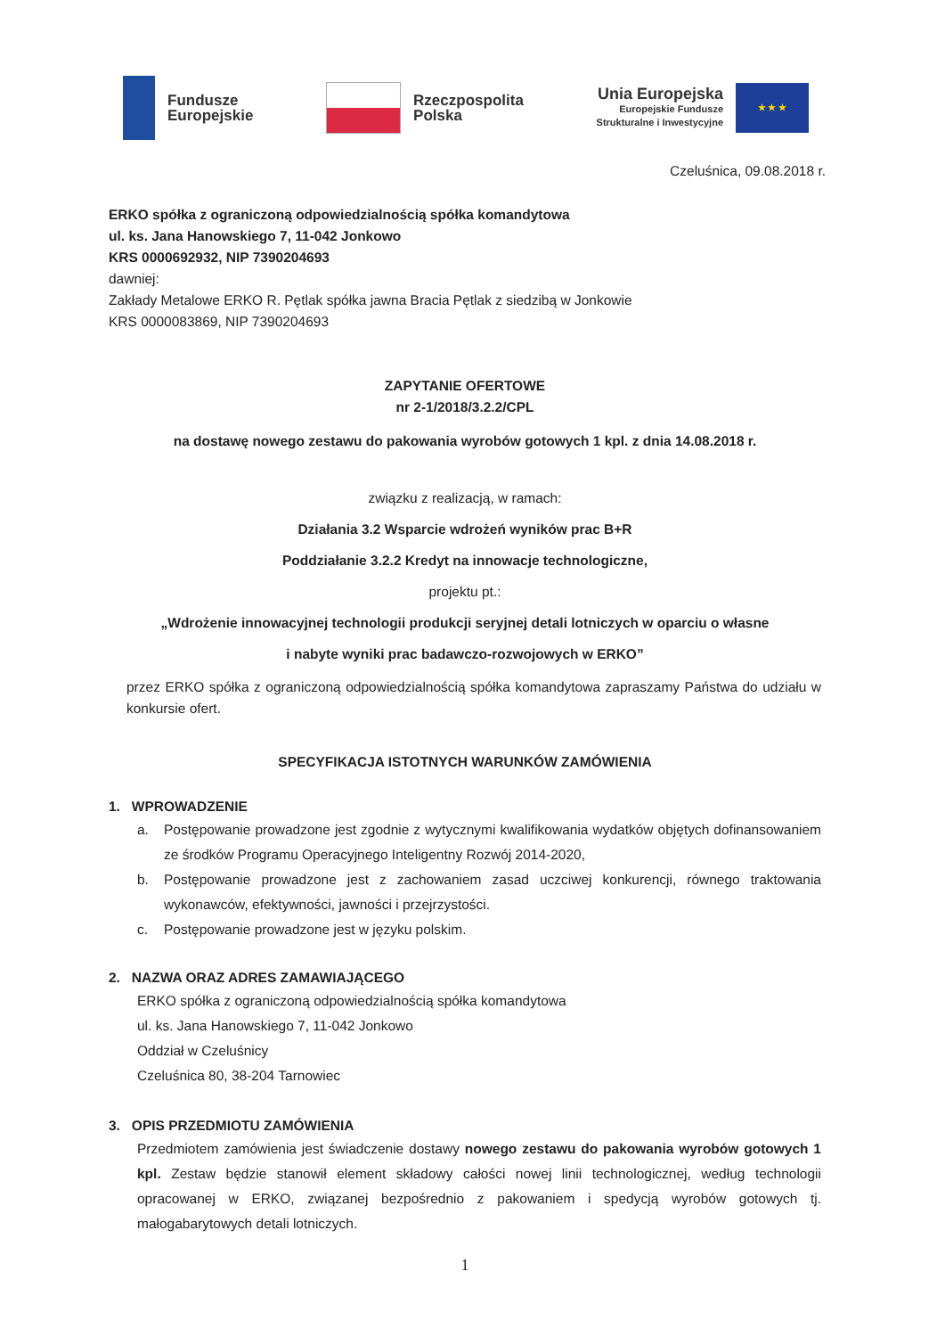Fundusze
Europejskie
Rzeczpospolita
Polska
Unia Europejska
Europejskie Fundusze
Strukturalne i Inwestycyjne
★ ★ ★
Czeluśnica, 09.08.2018 r.
ERKO spółka z ograniczoną odpowiedzialnością spółka komandytowa
ul. ks. Jana Hanowskiego 7, 11-042 Jonkowo
KRS 0000692932, NIP 7390204693
dawniej:
Zakłady Metalowe ERKO R. Pętlak spółka jawna Bracia Pętlak z siedzibą w Jonkowie
KRS 0000083869, NIP 7390204693
ZAPYTANIE OFERTOWE
nr 2-1/2018/3.2.2/CPL
na dostawę nowego zestawu do pakowania wyrobów gotowych 1 kpl. z dnia 14.08.2018 r.
związku z realizacją, w ramach:
Działania 3.2 Wsparcie wdrożeń wyników prac B+R
Poddziałanie 3.2.2 Kredyt na innowacje technologiczne,
projektu pt.:
„Wdrożenie innowacyjnej technologii produkcji seryjnej detali lotniczych w oparciu o własne
i nabyte wyniki prac badawczo-rozwojowych w ERKO”
przez ERKO spółka z ograniczoną odpowiedzialnością spółka komandytowa zapraszamy Państwa do udziału w konkursie ofert.
SPECYFIKACJA ISTOTNYCH WARUNKÓW ZAMÓWIENIA
1. WPROWADZENIE
a. Postępowanie prowadzone jest zgodnie z wytycznymi kwalifikowania wydatków objętych dofinansowaniem ze środków Programu Operacyjnego Inteligentny Rozwój 2014-2020,
b. Postępowanie prowadzone jest z zachowaniem zasad uczciwej konkurencji, równego traktowania wykonawców, efektywności, jawności i przejrzystości.
c. Postępowanie prowadzone jest w języku polskim.
2. NAZWA ORAZ ADRES ZAMAWIAJĄCEGO
ERKO spółka z ograniczoną odpowiedzialnością spółka komandytowa
ul. ks. Jana Hanowskiego 7, 11-042 Jonkowo
Oddział w Czeluśnicy
Czeluśnica 80, 38-204 Tarnowiec
3. OPIS PRZEDMIOTU ZAMÓWIENIA
Przedmiotem zamówienia jest świadczenie dostawy nowego zestawu do pakowania wyrobów gotowych 1 kpl. Zestaw będzie stanowił element składowy całości nowej linii technologicznej, według technologii opracowanej w ERKO, związanej bezpośrednio z pakowaniem i spedycją wyrobów gotowych tj. małogabarytowych detali lotniczych.
1